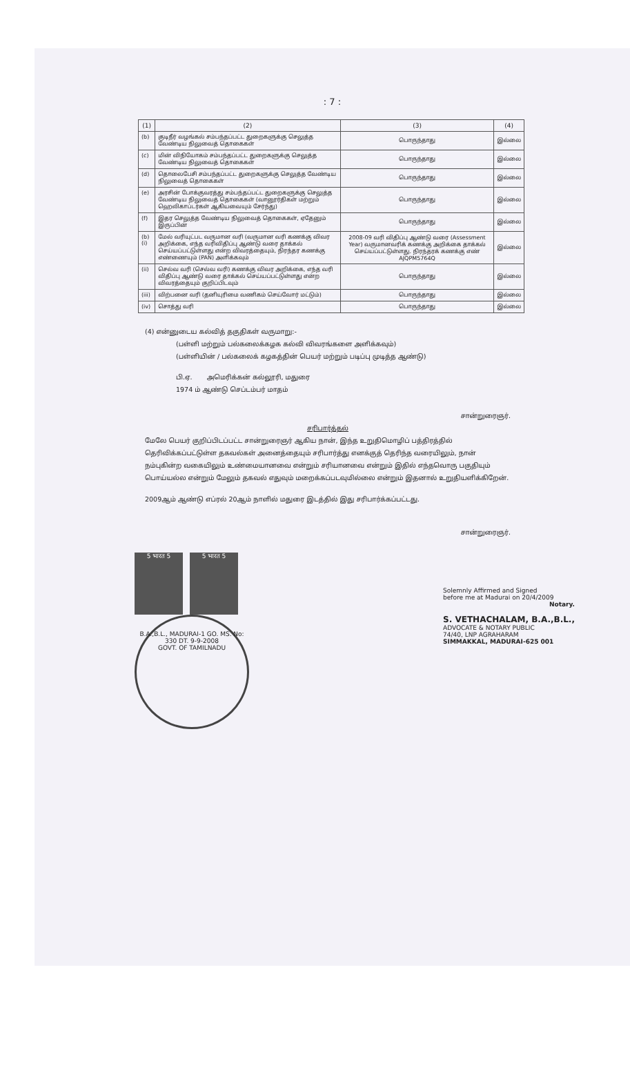: 7 :
| (1) | (2) | (3) | (4) |
| --- | --- | --- | --- |
| (b) | குடிநீர் வழங்கல் சம்பந்தப்பட்ட துறைகளுக்கு செலுத்த வேண்டிய நிலுவைத் தொகைகள் | பொருந்தாது | இல்லை |
| (c) | மின் விநியோகம் சம்பந்தப்பட்ட துறைகளுக்கு செலுத்த வேண்டிய நிலுவைத் தொகைகள் | பொருந்தாது | இல்லை |
| (d) | தொலைபேசி சம்பந்தப்பட்ட துறைகளுக்கு செலுத்த வேண்டிய நிலுவைத் தொகைகள் | பொருந்தாது | இல்லை |
| (e) | அரசின் போக்குவரத்து சம்பந்தப்பட்ட துறைகளுக்கு செலுத்த வேண்டிய நிலுவைத் தொகைகள் (வானூர்திகள் மற்றும் ஹெலிகாப்டர்கள் ஆகியவையும் சேர்ந்து) | பொருந்தாது | இல்லை |
| (f) | இதர செலுத்த வேண்டிய நிலுவைத் தொகைகள், ஏதேனும் இருப்பின் | பொருந்தாது | இல்லை |
| (b) (i) | மேல் வரியுட்பட வருமான வரி (வருமான வரி கணக்கு விவர அறிக்கை, எந்த வரிவிதிப்பு ஆண்டு வரை தாக்கல் செய்யப்பட்டுள்ளது என்ற விவரத்தையும், நிரந்தர கணக்கு எண்ணையும் (PAN) அளிக்கவும் | 2008-09 வரி விதிப்பு ஆண்டு வரை (Assessment Year) வருமானவரிக் கணக்கு அறிக்கை தாக்கல் செய்யப்பட்டுள்ளது. நிரந்தரக் கணக்கு எண் AJQPM5764Q | இல்லை |
| (ii) | செல்வ வரி (செல்வ வரி) கணக்கு விவர அறிக்கை, எந்த வரி விதிப்பு ஆண்டு வரை தாக்கல் செய்யப்பட்டுள்ளது என்ற விவரத்தையும் குறிப்பிடவும் | பொருந்தாது | இல்லை |
| (iii) | விற்பனை வரி (தனியுரிமை வணிகம் செய்வோர் மட்டும்) | பொருந்தாது | இல்லை |
| (iv) | சொத்து வரி | பொருந்தாது | இல்லை |
(4) என்னுடைய கல்வித் தகுதிகள் வருமாறு:-
(பள்ளி மற்றும் பல்கலைக்கழக கல்வி விவரங்களை அளிக்கவும்)
(பள்ளியின் / பல்கலைக் கழகத்தின் பெயர் மற்றும் படிப்பு முடித்த ஆண்டு)
பி.ஏ. அமெரிக்கன் கல்லூரி, மதுரை
1974 ம் ஆண்டு செப்டம்பர் மாதம்
சான்றுரைஞர்.
சரிபார்த்தல்
மேலே பெயர் குறிப்பிடப்பட்ட சான்றுரைஞர் ஆகிய நான், இந்த உறுதிமொழிப் பத்திரத்தில் தெரிவிக்கப்பட்டுள்ள தகவல்கள் அனைத்தையும் சரிபார்த்து எனக்குத் தெரிந்த வரையிலும், நான் நம்புகின்ற வகையிலும் உண்மையானவை என்றும் சரியானவை என்றும் இதில் எந்தவொரு பகுதியும் பொய்யல்ல என்றும் மேலும் தகவல் எதுவும் மறைக்கப்படவுமில்லை என்றும் இதனால் உறுதியளிக்கிறேன்.
2009ஆம் ஆண்டு எப்ரல் 20ஆம் நாளில் மதுரை இடத்தில் இது சரிபார்க்கப்பட்டது.
சான்றுரைஞர்.
5 भारत 5 5 भारत 5
B.A.,B.L., MADURAI-1 GO. MS. No: 330 DT. 9-9-2008
GOVT. OF TAMILNADU
Solemnly Affirmed and Signed
before me at Madurai on 20/4/2009
Notary.
S. VETHACHALAM, B.A.,B.L.,
ADVOCATE & NOTARY PUBLIC
74/40, LNP AGRAHARAM
SIMMAKKAL, MADURAI-625 001